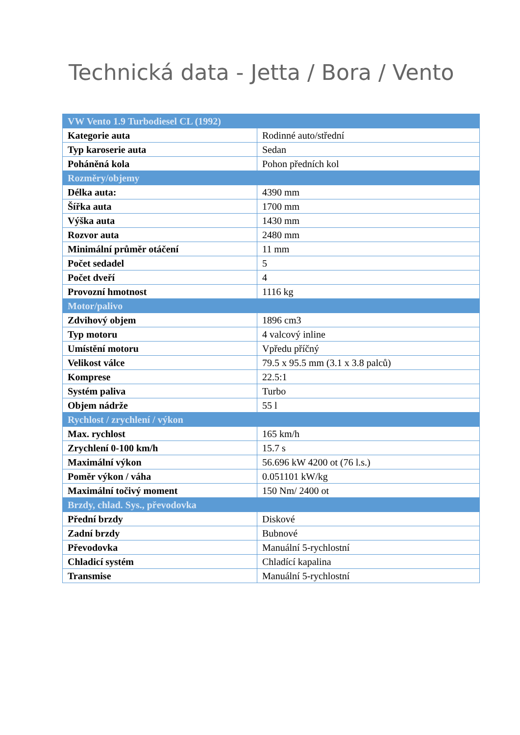Technická data - Jetta / Bora / Vento
| VW Vento 1.9 Turbodiesel CL (1992) | |
| --- | --- |
| Kategorie auta | Rodinné auto/střední |
| Typ karoserie auta | Sedan |
| Poháněná kola | Pohon předních kol |
| Rozměry/objemy | |
| Délka auta: | 4390 mm |
| Šířka auta | 1700 mm |
| Výška auta | 1430 mm |
| Rozvor auta | 2480 mm |
| Minimální průměr otáčení | 11 mm |
| Počet sedadel | 5 |
| Počet dveří | 4 |
| Provozní hmotnost | 1116 kg |
| Motor/palivo | |
| Zdvihový objem | 1896 cm3 |
| Typ motoru | 4 valcový inline |
| Umístění motoru | Vpředu příčný |
| Velikost válce | 79.5 x 95.5 mm (3.1 x 3.8 palců) |
| Komprese | 22.5:1 |
| Systém paliva | Turbo |
| Objem nádrže | 55 l |
| Rychlost / zrychlení / výkon | |
| Max. rychlost | 165 km/h |
| Zrychlení 0-100 km/h | 15.7 s |
| Maximální výkon | 56.696 kW 4200 ot (76 l.s.) |
| Poměr výkon / váha | 0.051101 kW/kg |
| Maximální točivý moment | 150 Nm/ 2400 ot |
| Brzdy, chlad. Sys., převodovka | |
| Přední brzdy | Diskové |
| Zadní brzdy | Bubnové |
| Převodovka | Manuální 5-rychlostní |
| Chladicí systém | Chladící kapalina |
| Transmise | Manuální 5-rychlostní |